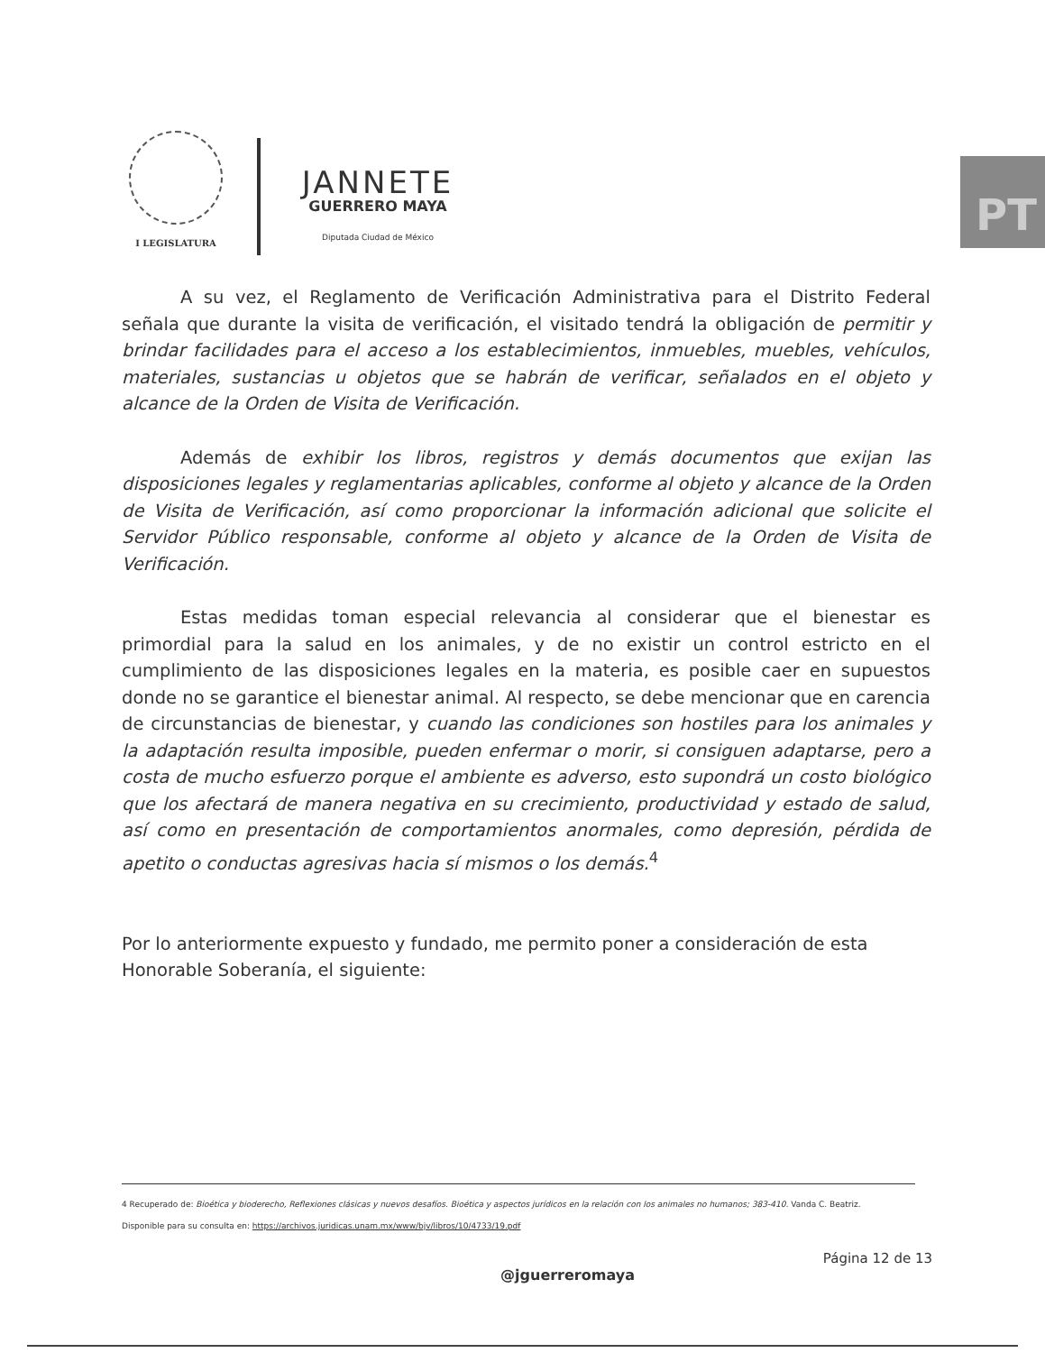I LEGISLATURA
JANNETE
GUERRERO MAYA
Diputada Ciudad de México
PT
A su vez, el Reglamento de Verificación Administrativa para el Distrito Federal señala que durante la visita de verificación, el visitado tendrá la obligación de permitir y brindar facilidades para el acceso a los establecimientos, inmuebles, muebles, vehículos, materiales, sustancias u objetos que se habrán de verificar, señalados en el objeto y alcance de la Orden de Visita de Verificación.
Además de exhibir los libros, registros y demás documentos que exijan las disposiciones legales y reglamentarias aplicables, conforme al objeto y alcance de la Orden de Visita de Verificación, así como proporcionar la información adicional que solicite el Servidor Público responsable, conforme al objeto y alcance de la Orden de Visita de Verificación.
Estas medidas toman especial relevancia al considerar que el bienestar es primordial para la salud en los animales, y de no existir un control estricto en el cumplimiento de las disposiciones legales en la materia, es posible caer en supuestos donde no se garantice el bienestar animal. Al respecto, se debe mencionar que en carencia de circunstancias de bienestar, y cuando las condiciones son hostiles para los animales y la adaptación resulta imposible, pueden enfermar o morir, si consiguen adaptarse, pero a costa de mucho esfuerzo porque el ambiente es adverso, esto supondrá un costo biológico que los afectará de manera negativa en su crecimiento, productividad y estado de salud, así como en presentación de comportamientos anormales, como depresión, pérdida de apetito o conductas agresivas hacia sí mismos o los demás.<sup>4</sup>
Por lo anteriormente expuesto y fundado, me permito poner a consideración de esta Honorable Soberanía, el siguiente:
4 Recuperado de: Bioética y bioderecho, Reflexiones clásicas y nuevos desafíos. Bioética y aspectos jurídicos en la relación con los animales no humanos; 383-410. Vanda C. Beatriz.
Disponible para su consulta en: https://archivos.juridicas.unam.mx/www/bjv/libros/10/4733/19.pdf
Página 12 de 13
@jguerreromaya